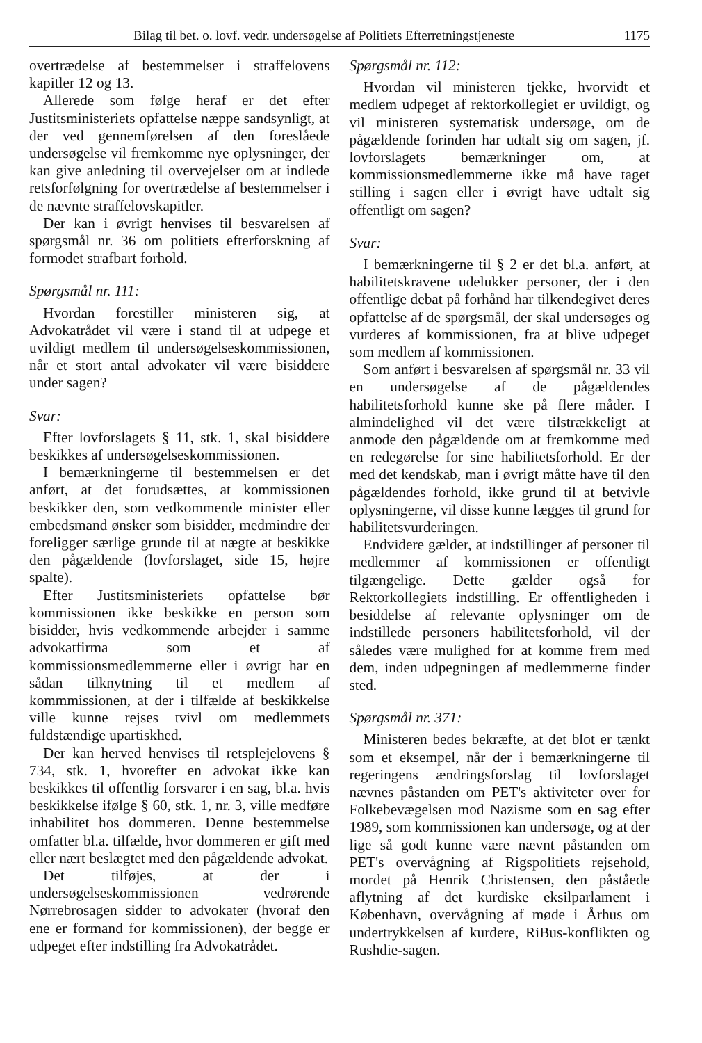Bilag til bet. o. lovf. vedr. undersøgelse af Politiets Efterretningstjeneste 1175
overtrædelse af bestemmelser i straffelovens kapitler 12 og 13.
Allerede som følge heraf er det efter Justitsministeriets opfattelse næppe sandsynligt, at der ved gennemførelsen af den foreslåede undersøgelse vil fremkomme nye oplysninger, der kan give anledning til overvejelser om at indlede retsforfølgning for overtrædelse af bestemmelser i de nævnte straffelovskapitler.
Der kan i øvrigt henvises til besvarelsen af spørgsmål nr. 36 om politiets efterforskning af formodet strafbart forhold.
Spørgsmål nr. 111:
Hvordan forestiller ministeren sig, at Advokatrådet vil være i stand til at udpege et uvildigt medlem til undersøgelseskommissionen, når et stort antal advokater vil være bisiddere under sagen?
Svar:
Efter lovforslagets § 11, stk. 1, skal bisiddere beskikkes af undersøgelseskommissionen.
I bemærkningerne til bestemmelsen er det anført, at det forudsættes, at kommissionen beskikker den, som vedkommende minister eller embedsmand ønsker som bisidder, medmindre der foreligger særlige grunde til at nægte at beskikke den pågældende (lovforslaget, side 15, højre spalte).
Efter Justitsministeriets opfattelse bør kommissionen ikke beskikke en person som bisidder, hvis vedkommende arbejder i samme advokatfirma som et af kommissionsmedlemmerne eller i øvrigt har en sådan tilknytning til et medlem af kommmissionen, at der i tilfælde af beskikkelse ville kunne rejses tvivl om medlemmets fuldstændige upartiskhed.
Der kan herved henvises til retsplejelovens § 734, stk. 1, hvorefter en advokat ikke kan beskikkes til offentlig forsvarer i en sag, bl.a. hvis beskikkelse ifølge § 60, stk. 1, nr. 3, ville medføre inhabilitet hos dommeren. Denne bestemmelse omfatter bl.a. tilfælde, hvor dommeren er gift med eller nært beslægtet med den pågældende advokat.
Det tilføjes, at der i undersøgelseskommissionen vedrørende Nørrebrosagen sidder to advokater (hvoraf den ene er formand for kommissionen), der begge er udpeget efter indstilling fra Advokatrådet.
Spørgsmål nr. 112:
Hvordan vil ministeren tjekke, hvorvidt et medlem udpeget af rektorkollegiet er uvildigt, og vil ministeren systematisk undersøge, om de pågældende forinden har udtalt sig om sagen, jf. lovforslagets bemærkninger om, at kommissionsmedlemmerne ikke må have taget stilling i sagen eller i øvrigt have udtalt sig offentligt om sagen?
Svar:
I bemærkningerne til § 2 er det bl.a. anført, at habilitetskravene udelukker personer, der i den offentlige debat på forhånd har tilkendegivet deres opfattelse af de spørgsmål, der skal undersøges og vurderes af kommissionen, fra at blive udpeget som medlem af kommissionen.
Som anført i besvarelsen af spørgsmål nr. 33 vil en undersøgelse af de pågældendes habilitetsforhold kunne ske på flere måder. I almindelighed vil det være tilstrækkeligt at anmode den pågældende om at fremkomme med en redegørelse for sine habilitetsforhold. Er der med det kendskab, man i øvrigt måtte have til den pågældendes forhold, ikke grund til at betvivle oplysningerne, vil disse kunne lægges til grund for habilitetsvurderingen.
Endvidere gælder, at indstillinger af personer til medlemmer af kommissionen er offentligt tilgængelige. Dette gælder også for Rektorkollegiets indstilling. Er offentligheden i besiddelse af relevante oplysninger om de indstillede personers habilitetsforhold, vil der således være mulighed for at komme frem med dem, inden udpegningen af medlemmerne finder sted.
Spørgsmål nr. 371:
Ministeren bedes bekræfte, at det blot er tænkt som et eksempel, når der i bemærkningerne til regeringens ændringsforslag til lovforslaget nævnes påstanden om PET's aktiviteter over for Folkebevægelsen mod Nazisme som en sag efter 1989, som kommissionen kan undersøge, og at der lige så godt kunne være nævnt påstanden om PET's overvågning af Rigspolitiets rejsehold, mordet på Henrik Christensen, den påståede aflytning af det kurdiske eksilparlament i København, overvågning af møde i Århus om undertrykkelsen af kurdere, RiBus-konflikten og Rushdie-sagen.